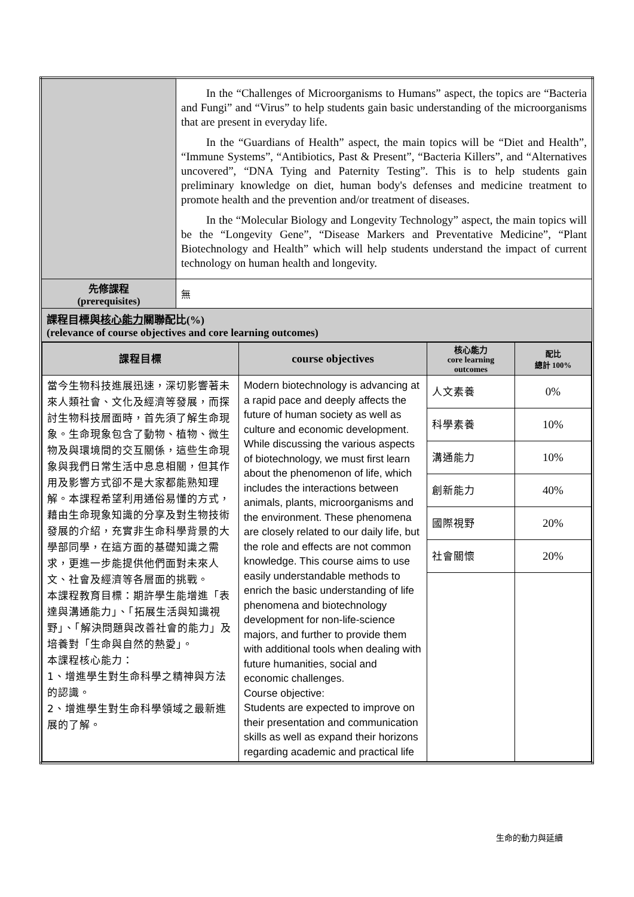| | In the “Challenges of Microorganisms to Humans” aspect, the topics are “Bacteria and Fungi” and “Virus” to help students gain basic understanding of the microorganisms that are present in everyday life. In the “Guardians of Health” aspect, the main topics will be “Diet and Health”, “Immune Systems”, “Antibiotics, Past & Present”, “Bacteria Killers”, and “Alternatives uncovered”, “DNA Tying and Paternity Testing”. This is to help students gain preliminary knowledge on diet, human body's defenses and medicine treatment to promote health and the prevention and/or treatment of diseases. In the “Molecular Biology and Longevity Technology” aspect, the main topics will be the “Longevity Gene”, “Disease Markers and Preventative Medicine”, “Plant Biotechnology and Health” which will help students understand the impact of current technology on human health and longevity. |
| 先修課程 (prerequisites) | 無 |
| 課程目標與 核心能力 關聯配比(%) (relevance of course objectives and core learning outcomes) | |
| / 課程目標 / course objectives / 核心能力 core learning outcomes / 配比 總計 100% / / --- / --- / --- / --- / / 當今生物科技進展迅速，深切影響著未來人類社會、文化及經濟等發展，而探討生物科技層面時，首先須了解生命現象。生命現象包含了動物、植物、微生物及與環境間的交互關係，這些生命現象與我們日常生活中息息相關，但其作用及影響方式卻不是大家都能熟知理解。本課程希望利用通俗易懂的方式，藉由生命現象知識的分享及對生物技術發展的介紹，充實非生命科學背景的大學部同學，在這方面的基礎知識之需求，更進一步能提供他們面對未來人文、社會及經濟等各層面的挑戰。 本課程教育目標：期許學生能增進「表達與溝通能力」、「拓展生活與知識視野」、「解決問題與改善社會的能力」及培養對「生命與自然的熱愛」。 本課程核心能力： 1、增進學生對生命科學之精神與方法的認識。 2、增進學生對生命科學領域之最新進展的了解。 / Modern biotechnology is advancing at a rapid pace and deeply affects the future of human society as well as culture and economic development. While discussing the various aspects of biotechnology, we must first learn about the phenomenon of life, which includes the interactions between animals, plants, microorganisms and the environment. These phenomena are closely related to our daily life, but the role and effects are not common knowledge. This course aims to use easily understandable methods to enrich the basic understanding of life phenomena and biotechnology development for non-life-science majors, and further to provide them with additional tools when dealing with future humanities, social and economic challenges. Course objective: Students are expected to improve on their presentation and communication skills as well as expand their horizons regarding academic and practical life / 人文素養 / 0% / / / / 科學素養 / 10% / / / / 溝通能力 / 10% / / / / 創新能力 / 40% / / / / 國際視野 / 20% / / / / 社會關懷 / 20% / | |
生命的動力與延續